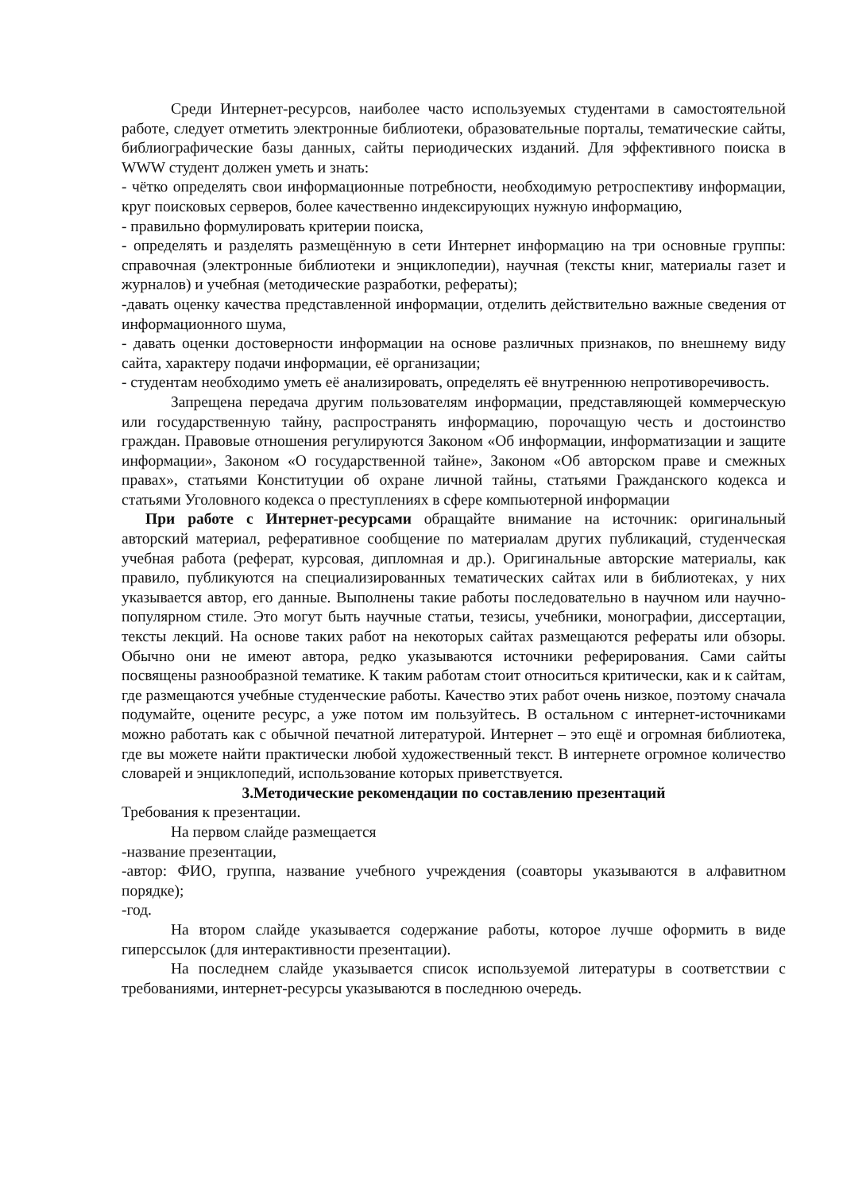Среди Интернет-ресурсов, наиболее часто используемых студентами в самостоятельной работе, следует отметить электронные библиотеки, образовательные порталы, тематические сайты, библиографические базы данных, сайты периодических изданий. Для эффективного поиска в WWW студент должен уметь и знать:
- чётко определять свои информационные потребности, необходимую ретроспективу информации, круг поисковых серверов, более качественно индексирующих нужную информацию,
- правильно формулировать критерии поиска,
- определять и разделять размещённую в сети Интернет информацию на три основные группы: справочная (электронные библиотеки и энциклопедии), научная (тексты книг, материалы газет и журналов) и учебная (методические разработки, рефераты);
-давать оценку качества представленной информации, отделить действительно важные сведения от информационного шума,
- давать оценки достоверности информации на основе различных признаков, по внешнему виду сайта, характеру подачи информации, её организации;
- студентам необходимо уметь её анализировать, определять её внутреннюю непротиворечивость.
Запрещена передача другим пользователям информации, представляющей коммерческую или государственную тайну, распространять информацию, порочащую честь и достоинство граждан. Правовые отношения регулируются Законом «Об информации, информатизации и защите информации», Законом «О государственной тайне», Законом «Об авторском праве и смежных правах», статьями Конституции об охране личной тайны, статьями Гражданского кодекса и статьями Уголовного кодекса о преступлениях в сфере компьютерной информации
При работе с Интернет-ресурсами обращайте внимание на источник: оригинальный авторский материал, реферативное сообщение по материалам других публикаций, студенческая учебная работа (реферат, курсовая, дипломная и др.). Оригинальные авторские материалы, как правило, публикуются на специализированных тематических сайтах или в библиотеках, у них указывается автор, его данные. Выполнены такие работы последовательно в научном или научно-популярном стиле. Это могут быть научные статьи, тезисы, учебники, монографии, диссертации, тексты лекций. На основе таких работ на некоторых сайтах размещаются рефераты или обзоры. Обычно они не имеют автора, редко указываются источники реферирования. Сами сайты посвящены разнообразной тематике. К таким работам стоит относиться критически, как и к сайтам, где размещаются учебные студенческие работы. Качество этих работ очень низкое, поэтому сначала подумайте, оцените ресурс, а уже потом им пользуйтесь. В остальном с интернет-источниками можно работать как с обычной печатной литературой. Интернет – это ещё и огромная библиотека, где вы можете найти практически любой художественный текст. В интернете огромное количество словарей и энциклопедий, использование которых приветствуется.
3.Методические рекомендации по составлению презентаций
Требования к презентации.
На первом слайде размещается
-название презентации,
-автор: ФИО, группа, название учебного учреждения (соавторы указываются в алфавитном порядке);
-год.
На втором слайде указывается содержание работы, которое лучше оформить в виде гиперссылок (для интерактивности презентации).
На последнем слайде указывается список используемой литературы в соответствии с требованиями, интернет-ресурсы указываются в последнюю очередь.